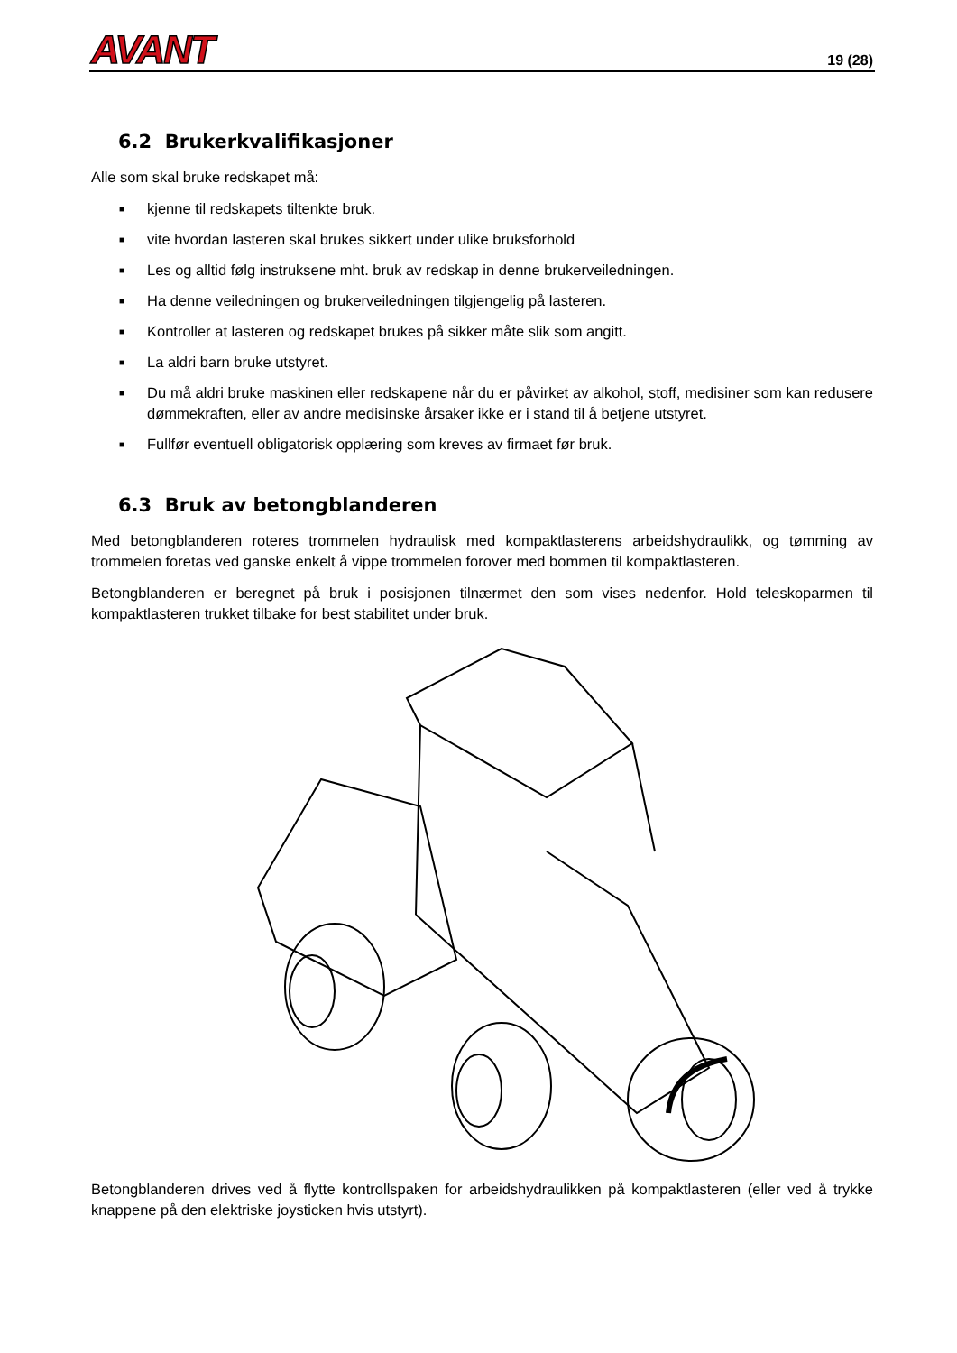AVANT 19 (28)
6.2 Brukerkvalifikasjoner
Alle som skal bruke redskapet må:
■ kjenne til redskapets tiltenkte bruk.
■ vite hvordan lasteren skal brukes sikkert under ulike bruksforhold
■ Les og alltid følg instruksene mht. bruk av redskap in denne brukerveiledningen.
■ Ha denne veiledningen og brukerveiledningen tilgjengelig på lasteren.
■ Kontroller at lasteren og redskapet brukes på sikker måte slik som angitt.
■ La aldri barn bruke utstyret.
■ Du må aldri bruke maskinen eller redskapene når du er påvirket av alkohol, stoff, medisiner som kan redusere dømmekraften, eller av andre medisinske årsaker ikke er i stand til å betjene utstyret.
■ Fullfør eventuell obligatorisk opplæring som kreves av firmaet før bruk.
6.3 Bruk av betongblanderen
Med betongblanderen roteres trommelen hydraulisk med kompaktlasterens arbeidshydraulikk, og tømming av trommelen foretas ved ganske enkelt å vippe trommelen forover med bommen til kompaktlasteren.
Betongblanderen er beregnet på bruk i posisjonen tilnærmet den som vises nedenfor. Hold teleskoparmen til kompaktlasteren trukket tilbake for best stabilitet under bruk.
Betongblanderen drives ved å flytte kontrollspaken for arbeidshydraulikken på kompaktlasteren (eller ved å trykke knappene på den elektriske joysticken hvis utstyrt).